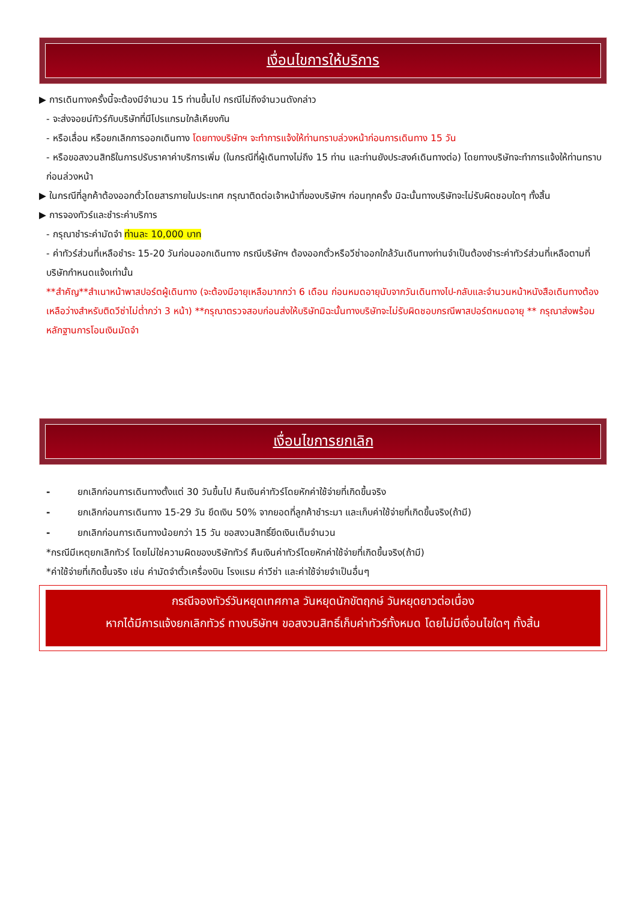เงื่อนไขการให้บริการ
▶ การเดินทางครั้งนี้จะต้องมีจำนวน 15 ท่านขึ้นไป กรณีไม่ถึงจำนวนดังกล่าว
- จะส่งจอยน์ทัวร์กับบริษัทที่มีโปรแกรมใกล้เคียงกัน
- หรือเลื่อน หรือยกเลิกการออกเดินทาง โดยทางบริษัทฯ จะทำการแจ้งให้ท่านทราบล่วงหน้าก่อนการเดินทาง 15 วัน
- หรือขอสงวนสิทธิในการปรับราคาค่าบริการเพิ่ม (ในกรณีที่ผู้เดินทางไม่ถึง 15 ท่าน และท่านยังประสงค์เดินทางต่อ) โดยทางบริษัทจะทำการแจ้งให้ท่านทราบก่อนล่วงหน้า
▶ ในกรณีที่ลูกค้าต้องออกตั๋วโดยสารภายในประเทศ กรุณาติดต่อเจ้าหน้าที่ของบริษัทฯ ก่อนทุกครั้ง มิฉะนั้นทางบริษัทจะไม่รับผิดชอบใดๆ ทั้งสิ้น
▶ การจองทัวร์และชำระค่าบริการ
- กรุณาชำระค่ามัดจำ ท่านละ 10,000 บาท
- ค่าทัวร์ส่วนที่เหลือชำระ 15-20 วันก่อนออกเดินทาง กรณีบริษัทฯ ต้องออกตั๋วหรือวีซ่าออกใกล้วันเดินทางท่านจำเป็นต้องชำระค่าทัวร์ส่วนที่เหลือตามที่บริษัทกำหนดแจ้งเท่านั้น
**สำคัญ**สำเนาหน้าพาสปอร์ตผู้เดินทาง (จะต้องมีอายุเหลือมากกว่า 6 เดือน ก่อนหมดอายุนับจากวันเดินทางไป-กลับและจำนวนหน้าหนังสือเดินทางต้องเหลือว่างสำหรับติดวีซ่าไม่ต่ำกว่า 3 หน้า) **กรุณาตรวจสอบก่อนส่งให้บริษัทมิฉะนั้นทางบริษัทจะไม่รับผิดชอบกรณีพาสปอร์ตหมดอายุ ** กรุณาส่งพร้อมหลักฐานการโอนเงินมัดจำ
เงื่อนไขการยกเลิก
- ยกเลิกก่อนการเดินทางตั้งแต่ 30 วันขึ้นไป คืนเงินค่าทัวร์โดยหักค่าใช้จ่ายที่เกิดขึ้นจริง
- ยกเลิกก่อนการเดินทาง 15-29 วัน ยึดเงิน 50% จากยอดที่ลูกค้าชำระมา และเก็บค่าใช้จ่ายที่เกิดขึ้นจริง(ถ้ามี)
- ยกเลิกก่อนการเดินทางน้อยกว่า 15 วัน ขอสงวนสิทธิ์ยึดเงินเต็มจำนวน
*กรณีมีเหตุยกเลิกทัวร์ โดยไม่ใช่ความผิดของบริษัททัวร์ คืนเงินค่าทัวร์โดยหักค่าใช้จ่ายที่เกิดขึ้นจริง(ถ้ามี)
*ค่าใช้จ่ายที่เกิดขึ้นจริง เช่น ค่ามัดจำตั๋วเครื่องบิน โรงแรม ค่าวีซ่า และค่าใช้จ่ายจำเป็นอื่นๆ
กรณีจองทัวร์วันหยุดเทศกาล วันหยุดนักขัตฤกษ์ วันหยุดยาวต่อเนื่อง
หากได้มีการแจ้งยกเลิกทัวร์ ทางบริษัทฯ ขอสงวนสิทธิ์เก็บค่าทัวร์ทั้งหมด โดยไม่มีเงื่อนไขใดๆ ทั้งสิ้น